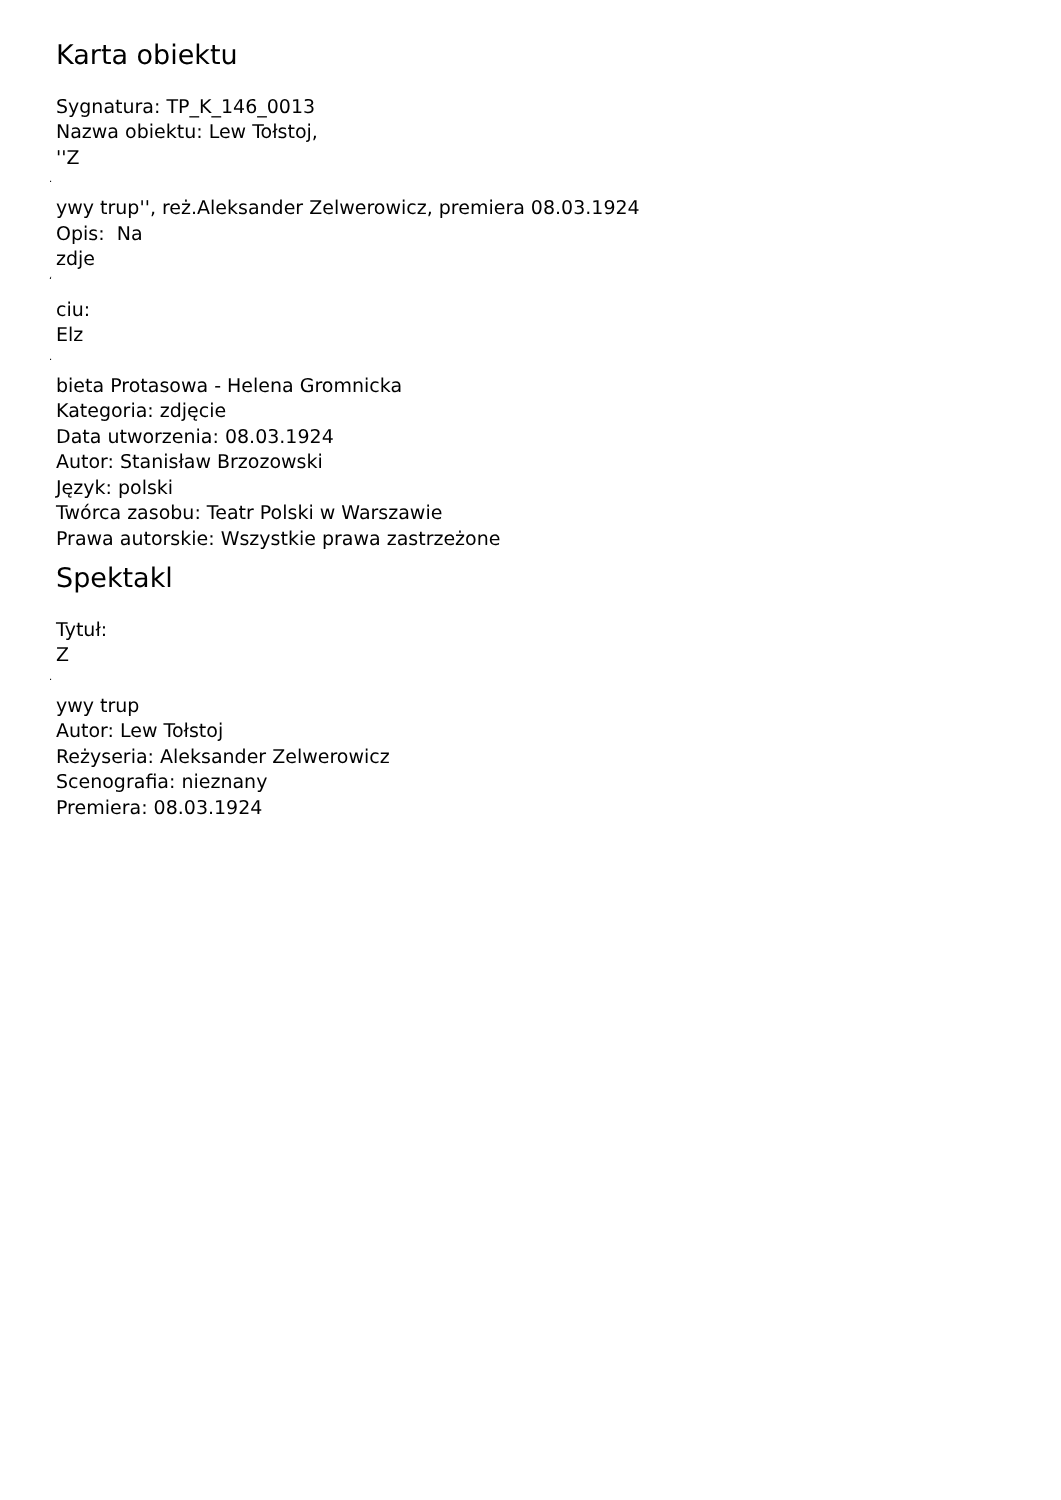Karta obiektu
Sygnatura: TP_K_146_0013
Nazwa obiektu: Lew Tołstoj,
''Z
.
ywy trup'', reż.Aleksander Zelwerowicz, premiera 08.03.1924
Opis: Na
zdje
‘
ciu:
Elz
.
bieta Protasowa - Helena Gromnicka
Kategoria: zdjęcie
Data utworzenia: 08.03.1924
Autor: Stanisław Brzozowski
Język: polski
Twórca zasobu: Teatr Polski w Warszawie
Prawa autorskie: Wszystkie prawa zastrzeżone
Spektakl
Tytuł:
Z
.
ywy trup
Autor: Lew Tołstoj
Reżyseria: Aleksander Zelwerowicz
Scenografia: nieznany
Premiera: 08.03.1924